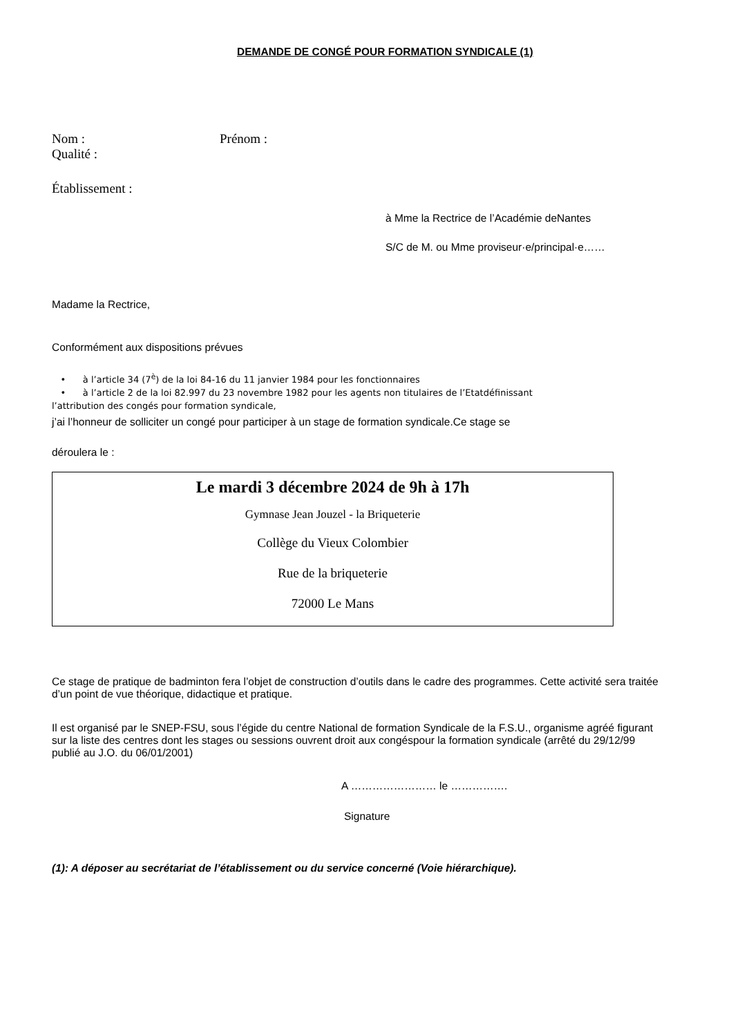DEMANDE DE CONGÉ POUR FORMATION SYNDICALE (1)
Nom : Prénom :
Qualité :
Établissement :
à Mme la Rectrice de l’Académie deNantes
S/C de M. ou Mme proviseur·e/principal·e……
Madame la Rectrice,
Conformément aux dispositions prévues
• à l’article 34 (7<sup>è</sup>) de la loi 84-16 du 11 janvier 1984 pour les fonctionnaires
• à l’article 2 de la loi 82.997 du 23 novembre 1982 pour les agents non titulaires de l’Etatdéfinissant
l’attribution des congés pour formation syndicale,
j’ai l’honneur de solliciter un congé pour participer à un stage de formation syndicale.Ce stage se
déroulera le :
Le mardi 3 décembre 2024 de 9h à 17h
Gymnase Jean Jouzel - la Briqueterie
Collège du Vieux Colombier
Rue de la briqueterie
72000 Le Mans
Ce stage de pratique de badminton fera l’objet de construction d’outils dans le cadre des programmes. Cette activité sera traitée d’un point de vue théorique, didactique et pratique.
Il est organisé par le SNEP-FSU, sous l’égide du centre National de formation Syndicale de la F.S.U., organisme agréé figurant sur la liste des centres dont les stages ou sessions ouvrent droit aux congéspour la formation syndicale (arrêté du 29/12/99 publié au J.O. du 06/01/2001)
A …………………… le …………….
Signature
(1): A déposer au secrétariat de l’établissement ou du service concerné (Voie hiérarchique).